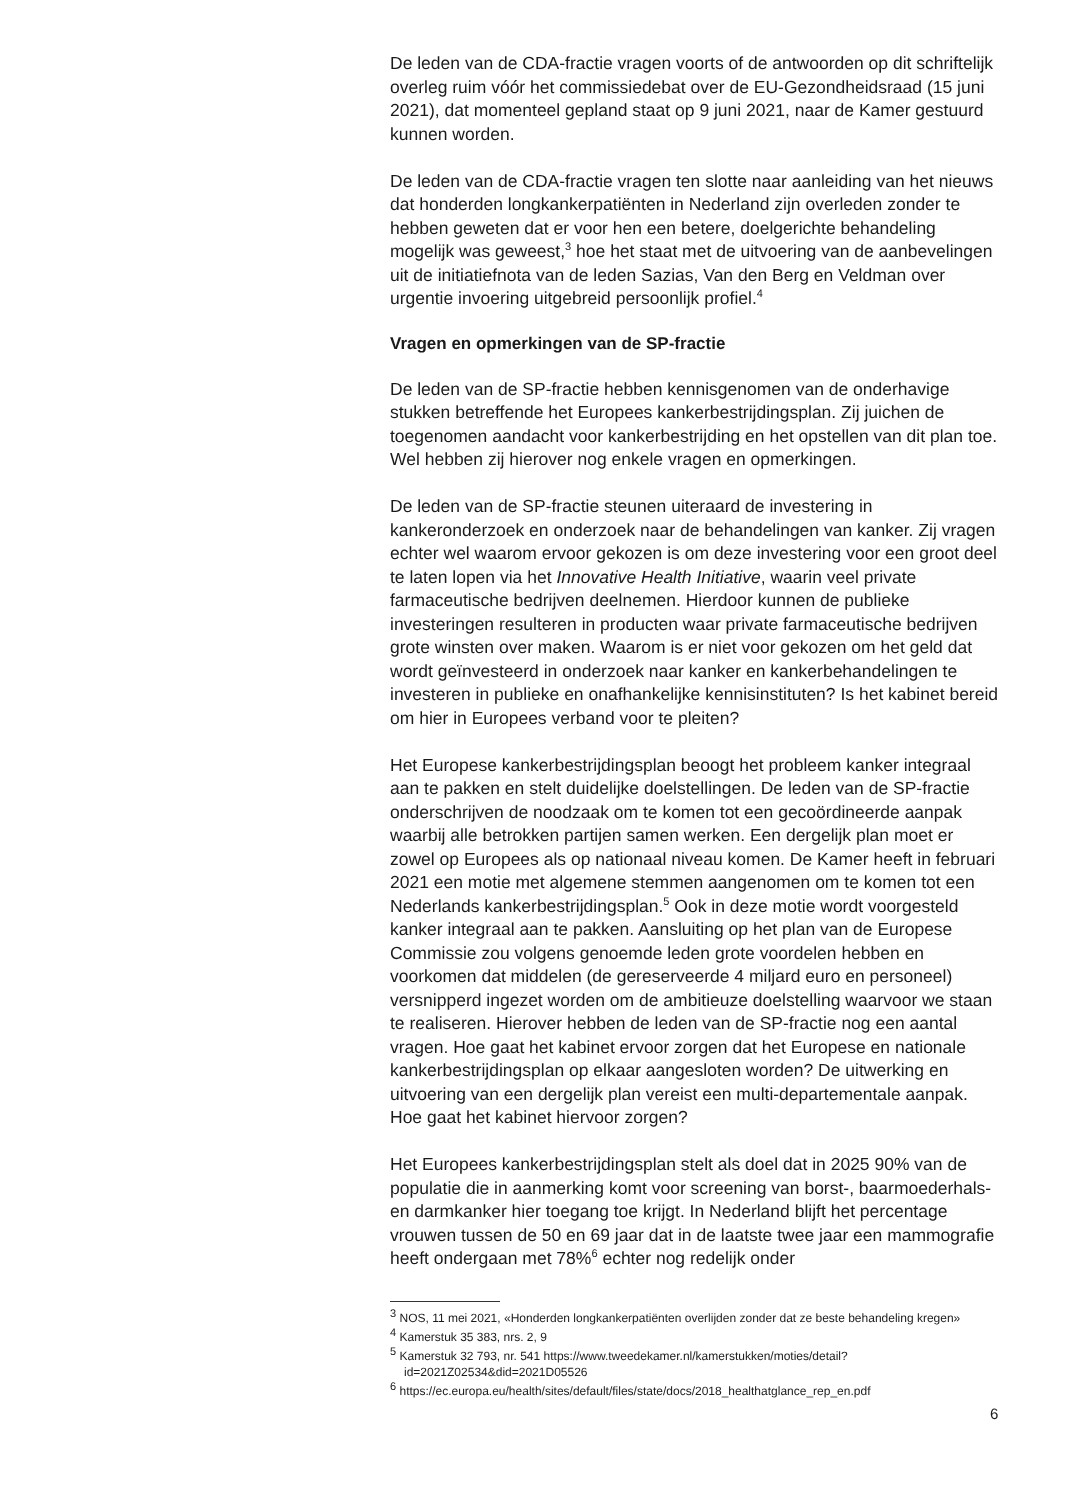De leden van de CDA-fractie vragen voorts of de antwoorden op dit schriftelijk overleg ruim vóór het commissiedebat over de EU-Gezondheidsraad (15 juni 2021), dat momenteel gepland staat op 9 juni 2021, naar de Kamer gestuurd kunnen worden.
De leden van de CDA-fractie vragen ten slotte naar aanleiding van het nieuws dat honderden longkankerpatiënten in Nederland zijn overleden zonder te hebben geweten dat er voor hen een betere, doelgerichte behandeling mogelijk was geweest,<sup>3</sup> hoe het staat met de uitvoering van de aanbevelingen uit de initiatiefnota van de leden Sazias, Van den Berg en Veldman over urgentie invoering uitgebreid persoonlijk profiel.<sup>4</sup>
Vragen en opmerkingen van de SP-fractie
De leden van de SP-fractie hebben kennisgenomen van de onderhavige stukken betreffende het Europees kankerbestrijdingsplan. Zij juichen de toegenomen aandacht voor kankerbestrijding en het opstellen van dit plan toe. Wel hebben zij hierover nog enkele vragen en opmerkingen.
De leden van de SP-fractie steunen uiteraard de investering in kankeronderzoek en onderzoek naar de behandelingen van kanker. Zij vragen echter wel waarom ervoor gekozen is om deze investering voor een groot deel te laten lopen via het Innovative Health Initiative, waarin veel private farmaceutische bedrijven deelnemen. Hierdoor kunnen de publieke investeringen resulteren in producten waar private farmaceutische bedrijven grote winsten over maken. Waarom is er niet voor gekozen om het geld dat wordt geïnvesteerd in onderzoek naar kanker en kankerbehandelingen te investeren in publieke en onafhankelijke kennisinstituten? Is het kabinet bereid om hier in Europees verband voor te pleiten?
Het Europese kankerbestrijdingsplan beoogt het probleem kanker integraal aan te pakken en stelt duidelijke doelstellingen. De leden van de SP-fractie onderschrijven de noodzaak om te komen tot een gecoördineerde aanpak waarbij alle betrokken partijen samen werken. Een dergelijk plan moet er zowel op Europees als op nationaal niveau komen. De Kamer heeft in februari 2021 een motie met algemene stemmen aangenomen om te komen tot een Nederlands kankerbestrijdingsplan.<sup>5</sup> Ook in deze motie wordt voorgesteld kanker integraal aan te pakken. Aansluiting op het plan van de Europese Commissie zou volgens genoemde leden grote voordelen hebben en voorkomen dat middelen (de gereserveerde 4 miljard euro en personeel) versnipperd ingezet worden om de ambitieuze doelstelling waarvoor we staan te realiseren. Hierover hebben de leden van de SP-fractie nog een aantal vragen. Hoe gaat het kabinet ervoor zorgen dat het Europese en nationale kankerbestrijdingsplan op elkaar aangesloten worden? De uitwerking en uitvoering van een dergelijk plan vereist een multi-departementale aanpak. Hoe gaat het kabinet hiervoor zorgen?
Het Europees kankerbestrijdingsplan stelt als doel dat in 2025 90% van de populatie die in aanmerking komt voor screening van borst-, baarmoederhals- en darmkanker hier toegang toe krijgt. In Nederland blijft het percentage vrouwen tussen de 50 en 69 jaar dat in de laatste twee jaar een mammografie heeft ondergaan met 78%<sup>6</sup> echter nog redelijk onder
<sup>3</sup> NOS, 11 mei 2021, «Honderden longkankerpatiënten overlijden zonder dat ze beste behandeling kregen»
<sup>4</sup> Kamerstuk 35 383, nrs. 2, 9
<sup>5</sup> Kamerstuk 32 793, nr. 541 https://www.tweedekamer.nl/kamerstukken/moties/detail?id=2021Z02534&did=2021D05526
<sup>6</sup> https://ec.europa.eu/health/sites/default/files/state/docs/2018_healthatglance_rep_en.pdf
6